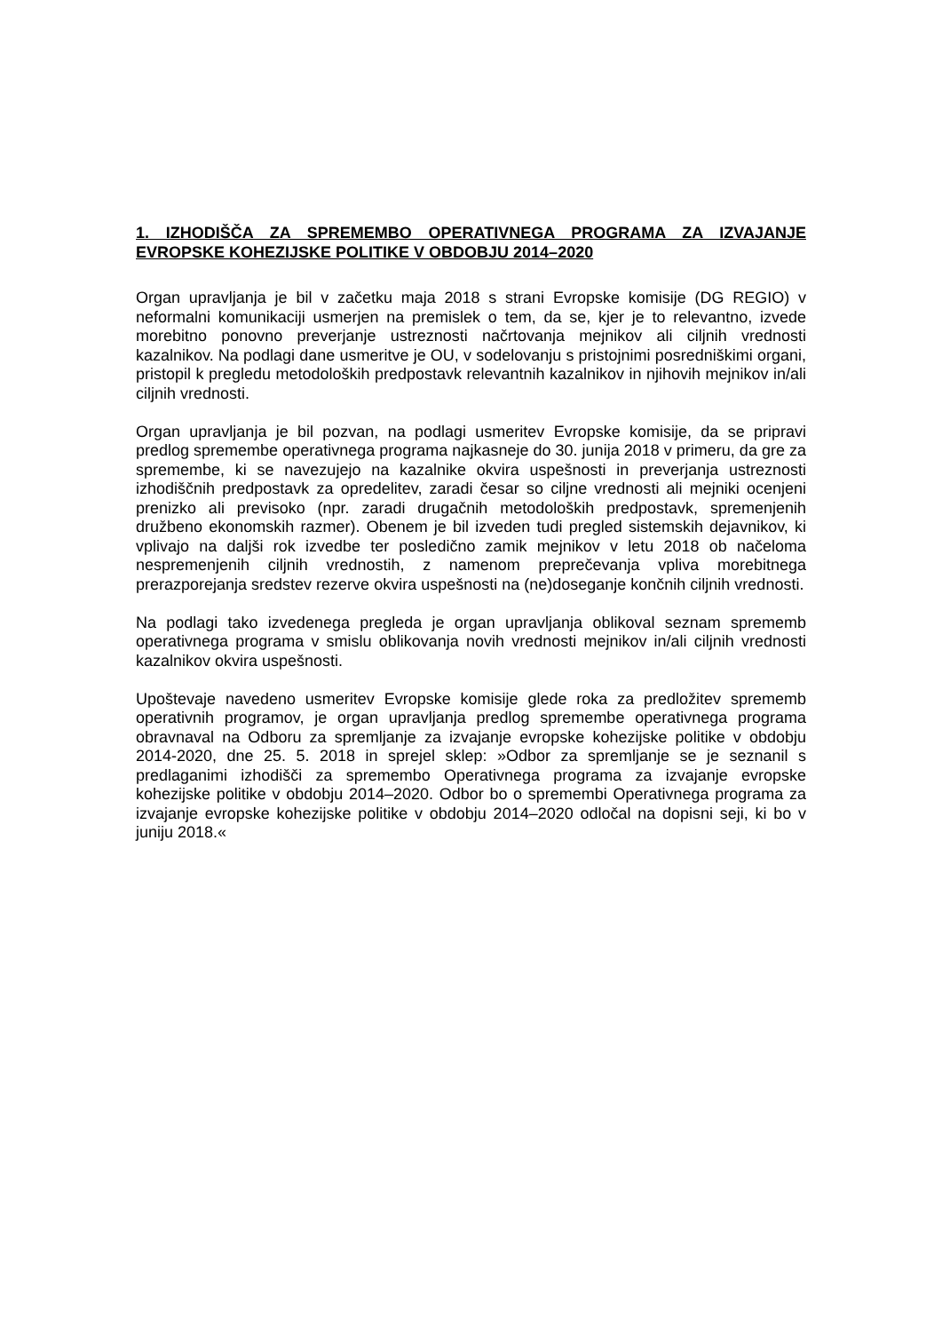1. IZHODIŠČA ZA SPREMEMBO OPERATIVNEGA PROGRAMA ZA IZVAJANJE EVROPSKE KOHEZIJSKE POLITIKE V OBDOBJU 2014–2020
Organ upravljanja je bil v začetku maja 2018 s strani Evropske komisije (DG REGIO) v neformalni komunikaciji usmerjen na premislek o tem, da se, kjer je to relevantno, izvede morebitno ponovno preverjanje ustreznosti načrtovanja mejnikov ali ciljnih vrednosti kazalnikov. Na podlagi dane usmeritve je OU, v sodelovanju s pristojnimi posredniškimi organi, pristopil k pregledu metodoloških predpostavk relevantnih kazalnikov in njihovih mejnikov in/ali ciljnih vrednosti.
Organ upravljanja je bil pozvan, na podlagi usmeritev Evropske komisije, da se pripravi predlog spremembe operativnega programa najkasneje do 30. junija 2018 v primeru, da gre za spremembe, ki se navezujejo na kazalnike okvira uspešnosti in preverjanja ustreznosti izhodiščnih predpostavk za opredelitev, zaradi česar so ciljne vrednosti ali mejniki ocenjeni prenizko ali previsoko (npr. zaradi drugačnih metodoloških predpostavk, spremenjenih družbeno ekonomskih razmer). Obenem je bil izveden tudi pregled sistemskih dejavnikov, ki vplivajo na daljši rok izvedbe ter posledično zamik mejnikov v letu 2018 ob načeloma nespremenjenih ciljnih vrednostih, z namenom preprečevanja vpliva morebitnega prerazporejanja sredstev rezerve okvira uspešnosti na (ne)doseganje končnih ciljnih vrednosti.
Na podlagi tako izvedenega pregleda je organ upravljanja oblikoval seznam sprememb operativnega programa v smislu oblikovanja novih vrednosti mejnikov in/ali ciljnih vrednosti kazalnikov okvira uspešnosti.
Upoštevaje navedeno usmeritev Evropske komisije glede roka za predložitev sprememb operativnih programov, je organ upravljanja predlog spremembe operativnega programa obravnaval na Odboru za spremljanje za izvajanje evropske kohezijske politike v obdobju 2014-2020, dne 25. 5. 2018 in sprejel sklep: »Odbor za spremljanje se je seznanil s predlaganimi izhodišči za spremembo Operativnega programa za izvajanje evropske kohezijske politike v obdobju 2014–2020. Odbor bo o spremembi Operativnega programa za izvajanje evropske kohezijske politike v obdobju 2014–2020 odločal na dopisni seji, ki bo v juniju 2018.«